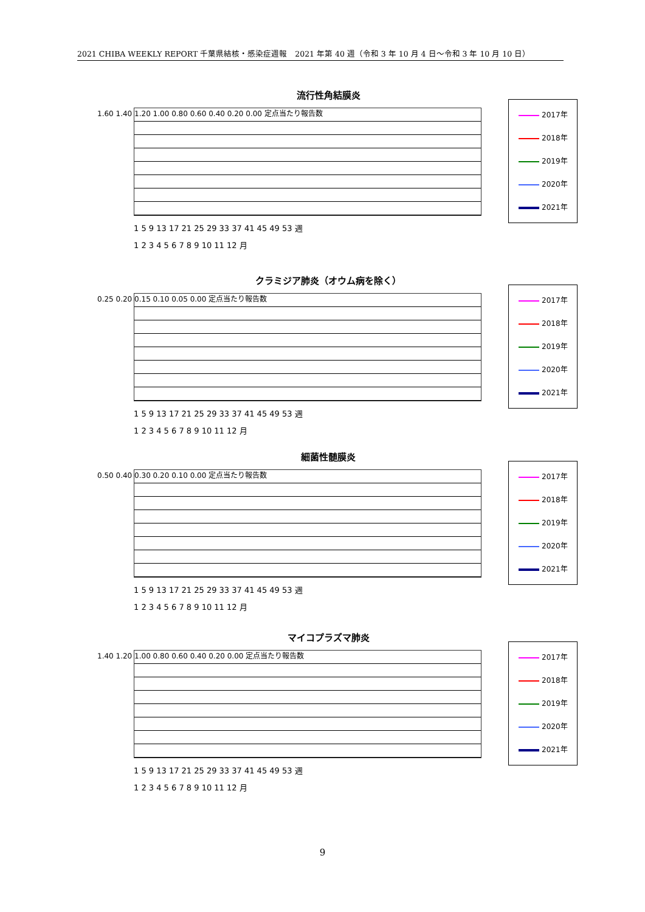2021 CHIBA WEEKLY REPORT 千葉県結核・感染症週報　2021 年第 40 週（令和 3 年 10 月 4 日～令和 3 年 10 月 10 日）
流行性角結膜炎
2017年
2018年
2019年
2020年
2021年
1.60 1.40 1.20 1.00 0.80 0.60 0.40 0.20 0.00 定点当たり報告数
1 5 9 13 17 21 25 29 33 37 41 45 49 53 週
1 2 3 4 5 6 7 8 9 10 11 12 月
クラミジア肺炎（オウム病を除く）
2017年
2018年
2019年
2020年
2021年
0.25 0.20 0.15 0.10 0.05 0.00 定点当たり報告数
1 5 9 13 17 21 25 29 33 37 41 45 49 53 週
1 2 3 4 5 6 7 8 9 10 11 12 月
細菌性髄膜炎
2017年
2018年
2019年
2020年
2021年
0.50 0.40 0.30 0.20 0.10 0.00 定点当たり報告数
1 5 9 13 17 21 25 29 33 37 41 45 49 53 週
1 2 3 4 5 6 7 8 9 10 11 12 月
マイコプラズマ肺炎
2017年
2018年
2019年
2020年
2021年
1.40 1.20 1.00 0.80 0.60 0.40 0.20 0.00 定点当たり報告数
1 5 9 13 17 21 25 29 33 37 41 45 49 53 週
1 2 3 4 5 6 7 8 9 10 11 12 月
9